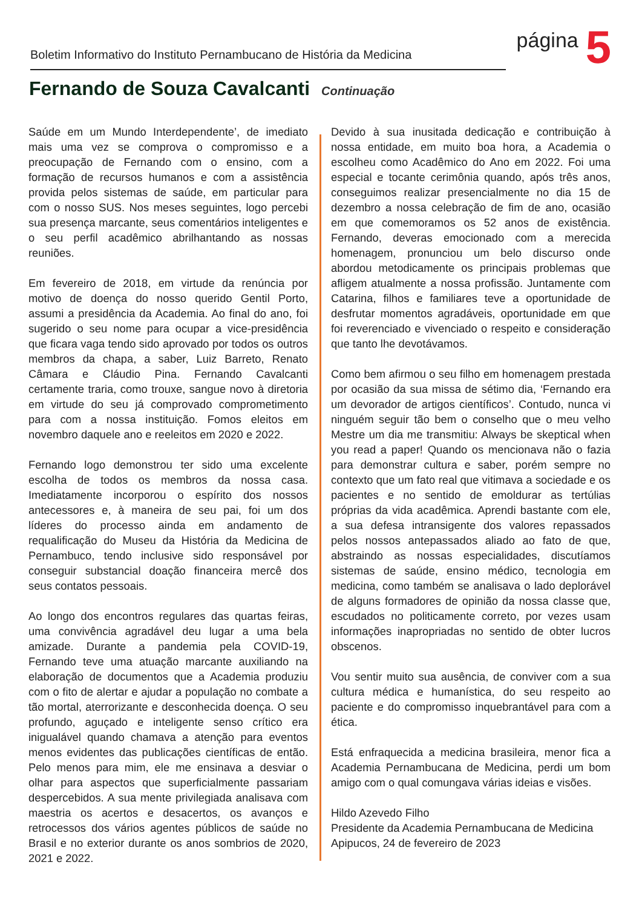Boletim Informativo do Instituto Pernambucano de História da Medicina
página
5
Fernando de Souza Cavalcanti Continuação
Saúde em um Mundo Interdependente’, de imediato mais uma vez se comprova o compromisso e a preocupação de Fernando com o ensino, com a formação de recursos humanos e com a assistência provida pelos sistemas de saúde, em particular para com o nosso SUS. Nos meses seguintes, logo percebi sua presença marcante, seus comentários inteligentes e o seu perfil acadêmico abrilhantando as nossas reuniões.
Em fevereiro de 2018, em virtude da renúncia por motivo de doença do nosso querido Gentil Porto, assumi a presidência da Academia. Ao final do ano, foi sugerido o seu nome para ocupar a vice-presidência que ficara vaga tendo sido aprovado por todos os outros membros da chapa, a saber, Luiz Barreto, Renato Câmara e Cláudio Pina. Fernando Cavalcanti certamente traria, como trouxe, sangue novo à diretoria em virtude do seu já comprovado comprometimento para com a nossa instituição. Fomos eleitos em novembro daquele ano e reeleitos em 2020 e 2022.
Fernando logo demonstrou ter sido uma excelente escolha de todos os membros da nossa casa. Imediatamente incorporou o espírito dos nossos antecessores e, à maneira de seu pai, foi um dos líderes do processo ainda em andamento de requalificação do Museu da História da Medicina de Pernambuco, tendo inclusive sido responsável por conseguir substancial doação financeira mercê dos seus contatos pessoais.
Ao longo dos encontros regulares das quartas feiras, uma convivência agradável deu lugar a uma bela amizade. Durante a pandemia pela COVID-19, Fernando teve uma atuação marcante auxiliando na elaboração de documentos que a Academia produziu com o fito de alertar e ajudar a população no combate a tão mortal, aterrorizante e desconhecida doença. O seu profundo, aguçado e inteligente senso crítico era inigualável quando chamava a atenção para eventos menos evidentes das publicações científicas de então. Pelo menos para mim, ele me ensinava a desviar o olhar para aspectos que superficialmente passariam despercebidos. A sua mente privilegiada analisava com maestria os acertos e desacertos, os avanços e retrocessos dos vários agentes públicos de saúde no Brasil e no exterior durante os anos sombrios de 2020, 2021 e 2022.
Devido à sua inusitada dedicação e contribuição à nossa entidade, em muito boa hora, a Academia o escolheu como Acadêmico do Ano em 2022. Foi uma especial e tocante cerimônia quando, após três anos, conseguimos realizar presencialmente no dia 15 de dezembro a nossa celebração de fim de ano, ocasião em que comemoramos os 52 anos de existência. Fernando, deveras emocionado com a merecida homenagem, pronunciou um belo discurso onde abordou metodicamente os principais problemas que afligem atualmente a nossa profissão. Juntamente com Catarina, filhos e familiares teve a oportunidade de desfrutar momentos agradáveis, oportunidade em que foi reverenciado e vivenciado o respeito e consideração que tanto lhe devotávamos.
Como bem afirmou o seu filho em homenagem prestada por ocasião da sua missa de sétimo dia, ‘Fernando era um devorador de artigos científicos’. Contudo, nunca vi ninguém seguir tão bem o conselho que o meu velho Mestre um dia me transmitiu: Always be skeptical when you read a paper! Quando os mencionava não o fazia para demonstrar cultura e saber, porém sempre no contexto que um fato real que vitimava a sociedade e os pacientes e no sentido de emoldurar as tertúlias próprias da vida acadêmica. Aprendi bastante com ele, a sua defesa intransigente dos valores repassados pelos nossos antepassados aliado ao fato de que, abstraindo as nossas especialidades, discutíamos sistemas de saúde, ensino médico, tecnologia em medicina, como também se analisava o lado deplorável de alguns formadores de opinião da nossa classe que, escudados no politicamente correto, por vezes usam informações inapropriadas no sentido de obter lucros obscenos.
Vou sentir muito sua ausência, de conviver com a sua cultura médica e humanística, do seu respeito ao paciente e do compromisso inquebrantável para com a ética.
Está enfraquecida a medicina brasileira, menor fica a Academia Pernambucana de Medicina, perdi um bom amigo com o qual comungava várias ideias e visões.
Hildo Azevedo Filho
Presidente da Academia Pernambucana de Medicina
Apipucos, 24 de fevereiro de 2023